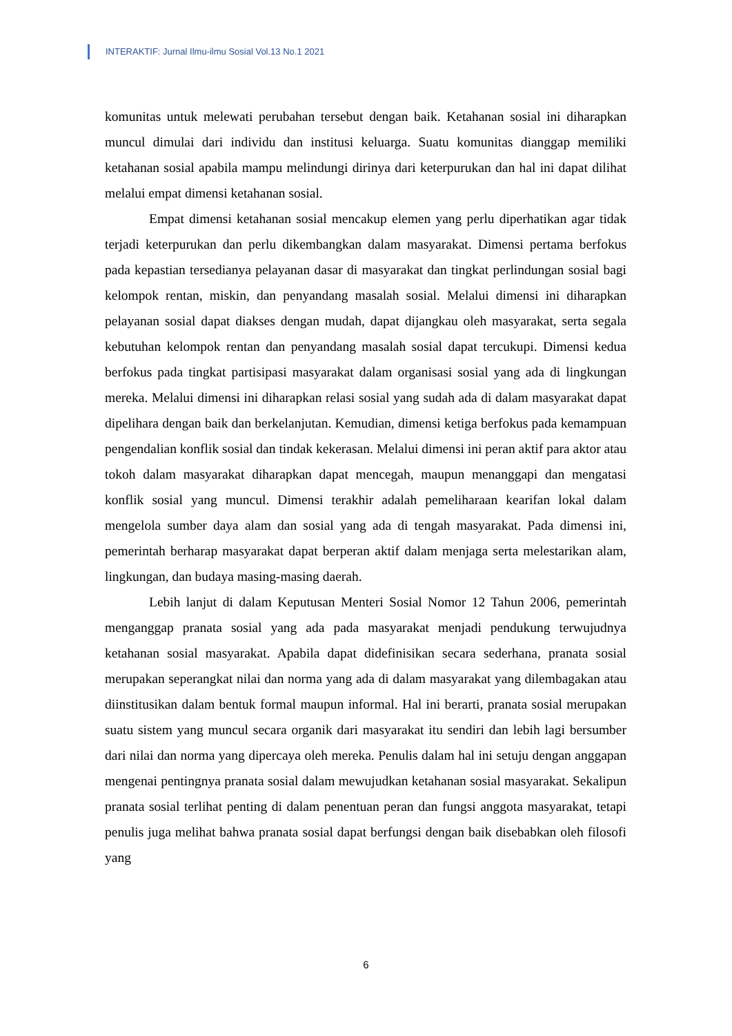INTERAKTIF: Jurnal Ilmu-ilmu Sosial Vol.13 No.1 2021
komunitas untuk melewati perubahan tersebut dengan baik. Ketahanan sosial ini diharapkan muncul dimulai dari individu dan institusi keluarga. Suatu komunitas dianggap memiliki ketahanan sosial apabila mampu melindungi dirinya dari keterpurukan dan hal ini dapat dilihat melalui empat dimensi ketahanan sosial.
Empat dimensi ketahanan sosial mencakup elemen yang perlu diperhatikan agar tidak terjadi keterpurukan dan perlu dikembangkan dalam masyarakat. Dimensi pertama berfokus pada kepastian tersedianya pelayanan dasar di masyarakat dan tingkat perlindungan sosial bagi kelompok rentan, miskin, dan penyandang masalah sosial. Melalui dimensi ini diharapkan pelayanan sosial dapat diakses dengan mudah, dapat dijangkau oleh masyarakat, serta segala kebutuhan kelompok rentan dan penyandang masalah sosial dapat tercukupi. Dimensi kedua berfokus pada tingkat partisipasi masyarakat dalam organisasi sosial yang ada di lingkungan mereka. Melalui dimensi ini diharapkan relasi sosial yang sudah ada di dalam masyarakat dapat dipelihara dengan baik dan berkelanjutan. Kemudian, dimensi ketiga berfokus pada kemampuan pengendalian konflik sosial dan tindak kekerasan. Melalui dimensi ini peran aktif para aktor atau tokoh dalam masyarakat diharapkan dapat mencegah, maupun menanggapi dan mengatasi konflik sosial yang muncul. Dimensi terakhir adalah pemeliharaan kearifan lokal dalam mengelola sumber daya alam dan sosial yang ada di tengah masyarakat. Pada dimensi ini, pemerintah berharap masyarakat dapat berperan aktif dalam menjaga serta melestarikan alam, lingkungan, dan budaya masing-masing daerah.
Lebih lanjut di dalam Keputusan Menteri Sosial Nomor 12 Tahun 2006, pemerintah menganggap pranata sosial yang ada pada masyarakat menjadi pendukung terwujudnya ketahanan sosial masyarakat. Apabila dapat didefinisikan secara sederhana, pranata sosial merupakan seperangkat nilai dan norma yang ada di dalam masyarakat yang dilembagakan atau diinstitusikan dalam bentuk formal maupun informal. Hal ini berarti, pranata sosial merupakan suatu sistem yang muncul secara organik dari masyarakat itu sendiri dan lebih lagi bersumber dari nilai dan norma yang dipercaya oleh mereka. Penulis dalam hal ini setuju dengan anggapan mengenai pentingnya pranata sosial dalam mewujudkan ketahanan sosial masyarakat. Sekalipun pranata sosial terlihat penting di dalam penentuan peran dan fungsi anggota masyarakat, tetapi penulis juga melihat bahwa pranata sosial dapat berfungsi dengan baik disebabkan oleh filosofi yang
6